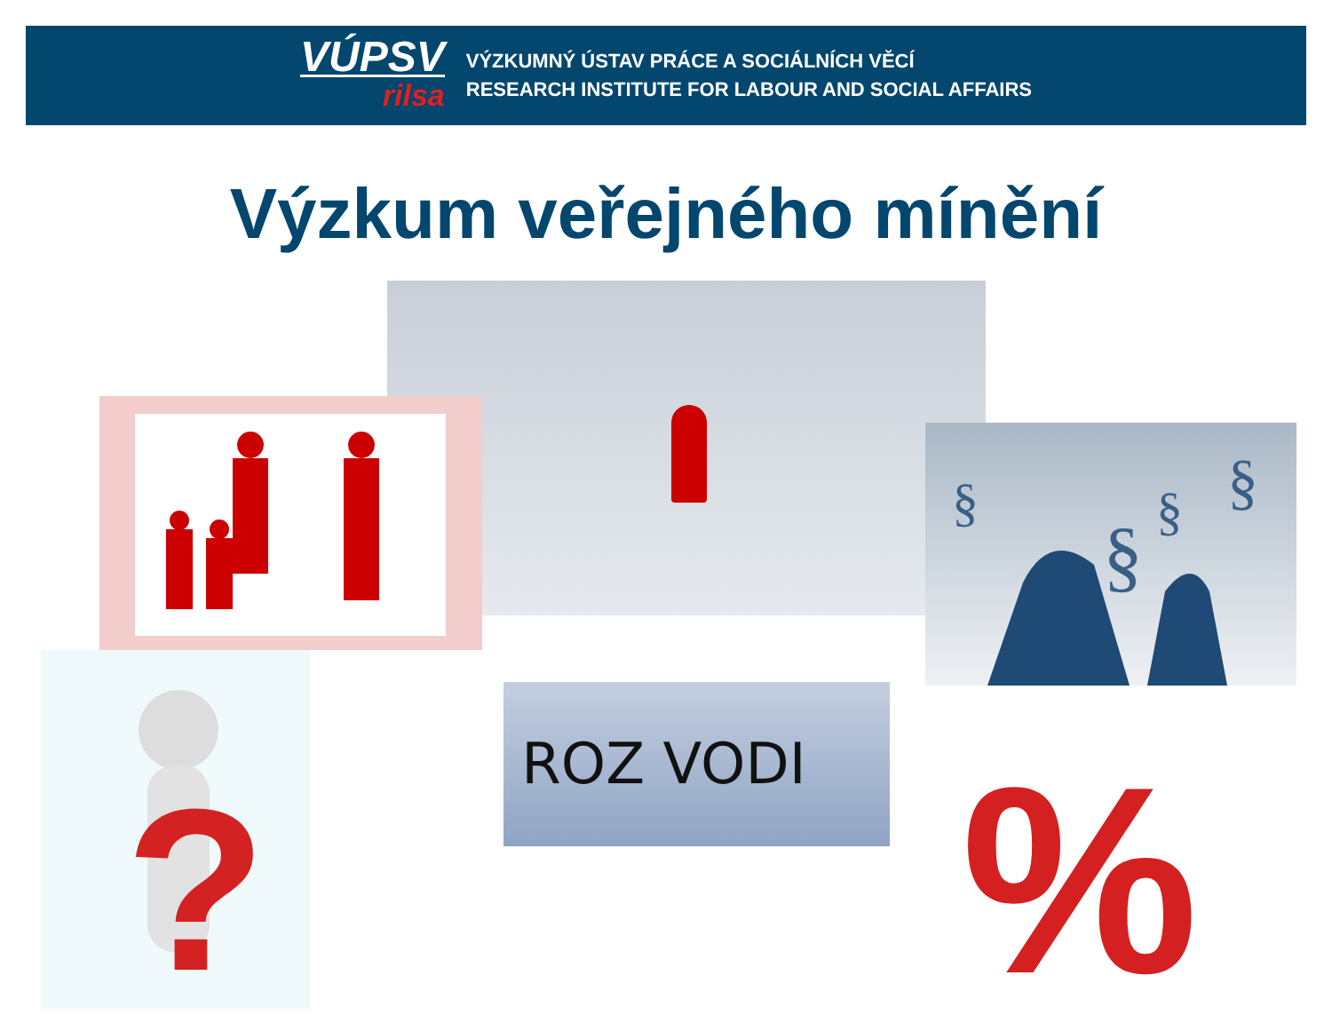VÚPSV
rilsa
VÝZKUMNÝ ÚSTAV PRÁCE A SOCIÁLNÍCH VĚCÍ
RESEARCH INSTITUTE FOR LABOUR AND SOCIAL AFFAIRS
Výzkum veřejného mínění
§
§
§
§
?
ROZ VODI
%